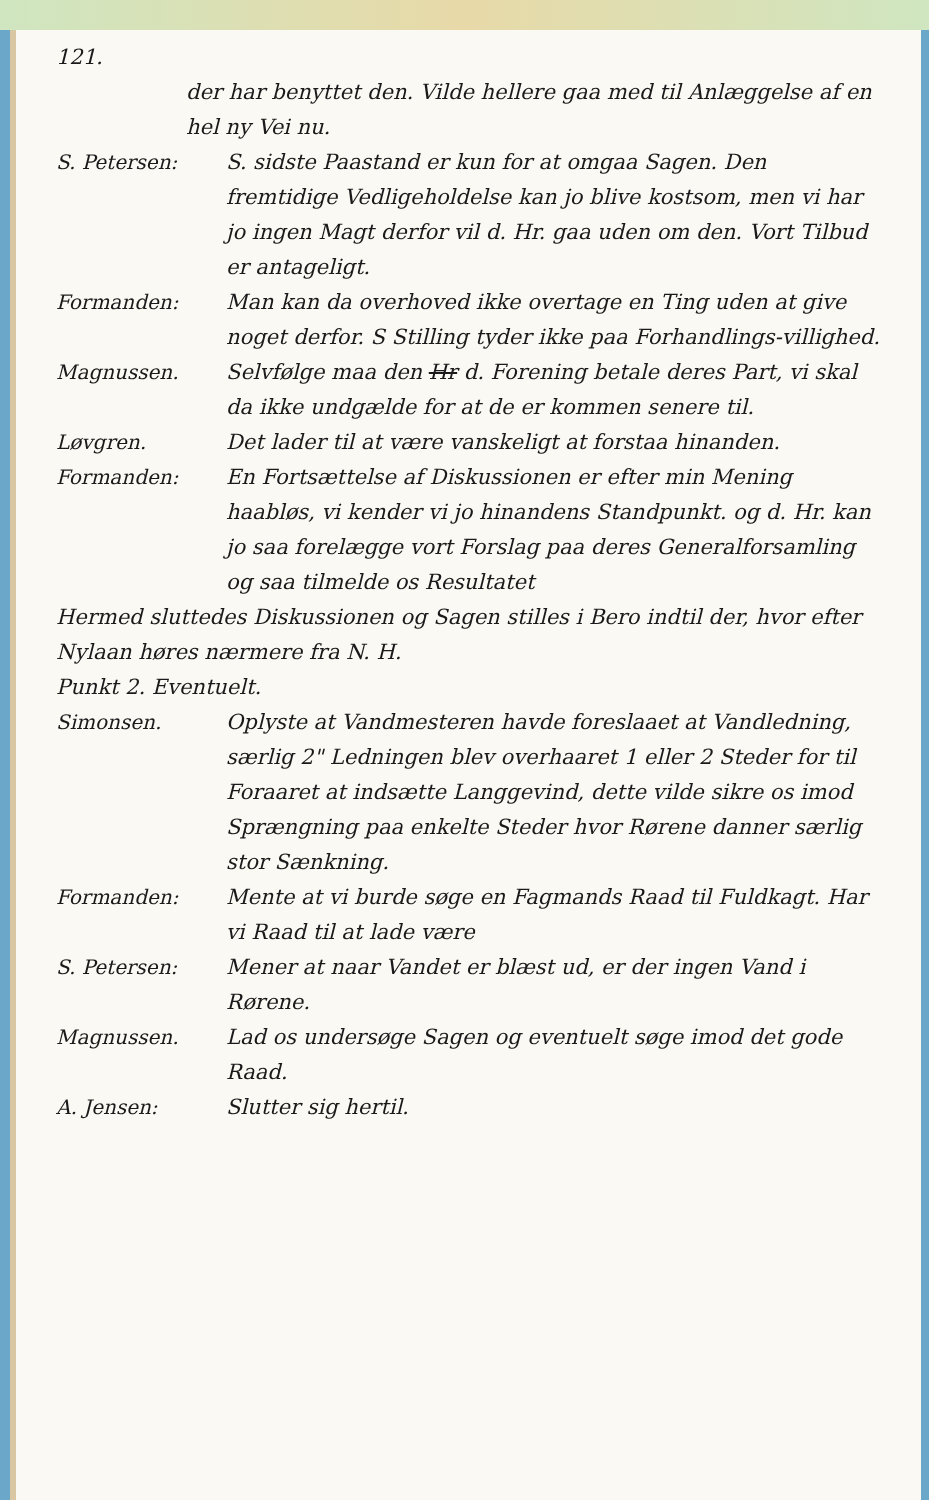121.
der har benyttet den. Vilde hellere gaa med til Anlæggelse af en hel ny Vei nu.
S. Petersen: S. sidste Paastand er kun for at omgaa Sagen. Den fremtidige Vedligeholdelse kan jo blive kostsom, men vi har jo ingen Magt derfor vil d. Hr. gaa uden om den. Vort Tilbud er antageligt.
Formanden: Man kan da overhoved ikke overtage en Ting uden at give noget derfor. S Stilling tyder ikke paa Forhandlings-villighed.
Magnussen. Selvfølge maa den Hr d. Forening betale deres Part, vi skal da ikke undgælde for at de er kommen senere til.
Løvgren. Det lader til at være vanskeligt at forstaa hinanden.
Formanden: En Fortsættelse af Diskussionen er efter min Mening haabløs, vi kender vi jo hinandens Standpunkt. og d. Hr. kan jo saa forelægge vort Forslag paa deres Generalforsamling og saa tilmelde os Resultatet
Hermed sluttedes Diskussionen og Sagen stilles i Bero indtil der, hvor efter Nylaan høres nærmere fra N. H.
Punkt 2. Eventuelt.
Simonsen. Oplyste at Vandmesteren havde foreslaaet at Vandledning, særlig 2" Ledningen blev overhaaret 1 eller 2 Steder for til Foraaret at indsætte Langgevind, dette vilde sikre os imod Sprængning paa enkelte Steder hvor Rørene danner særlig stor Sænkning.
Formanden: Mente at vi burde søge en Fagmands Raad til Fuldkagt. Har vi Raad til at lade være
S. Petersen: Mener at naar Vandet er blæst ud, er der ingen Vand i Rørene.
Magnussen. Lad os undersøge Sagen og eventuelt søge imod det gode Raad.
A. Jensen: Slutter sig hertil.